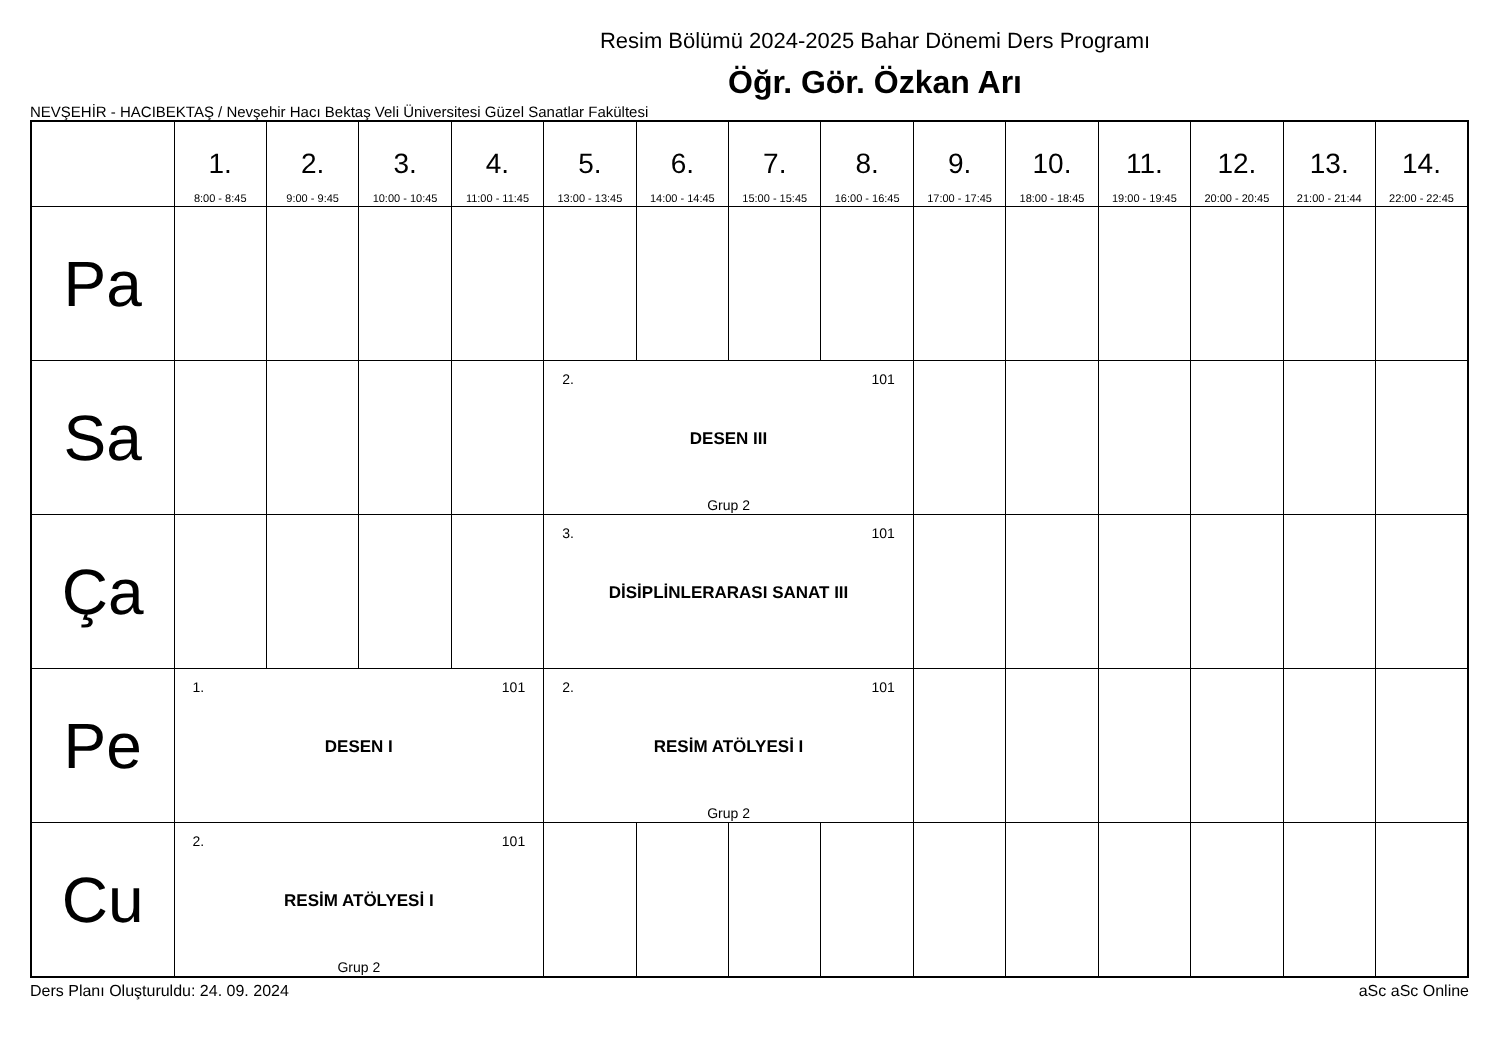Resim Bölümü 2024-2025 Bahar Dönemi Ders Programı
Öğr. Gör. Özkan Arı
NEVŞEHİR - HACIBEKTAŞ / Nevşehir Hacı Bektaş Veli Üniversitesi Güzel Sanatlar Fakültesi
| | 1. 8:00 - 8:45 | 2. 9:00 - 9:45 | 3. 10:00 - 10:45 | 4. 11:00 - 11:45 | 5. 13:00 - 13:45 | 6. 14:00 - 14:45 | 7. 15:00 - 15:45 | 8. 16:00 - 16:45 | 9. 17:00 - 17:45 | 10. 18:00 - 18:45 | 11. 19:00 - 19:45 | 12. 20:00 - 20:45 | 13. 21:00 - 21:44 | 14. 22:00 - 22:45 |
| --- | --- | --- | --- | --- | --- | --- | --- | --- | --- | --- | --- | --- | --- | --- |
| Pa | | | | | | | | | | | | | | |
| Sa | | | | | 2. 101 DESEN III Grup 2 | | | | | | | | | |
| Ça | | | | | 3. 101 DİSİPLİNLERARASI SANAT III | | | | | | | | | |
| Pe | 1. 101 DESEN I | | | | 2. 101 RESİM ATÖLYESİ I Grup 2 | | | | | | | | | |
| Cu | 2. 101 RESİM ATÖLYESİ I Grup 2 | | | | | | | | | | | | | |
Ders Planı Oluşturuldu: 24. 09. 2024 aSc aSc Online